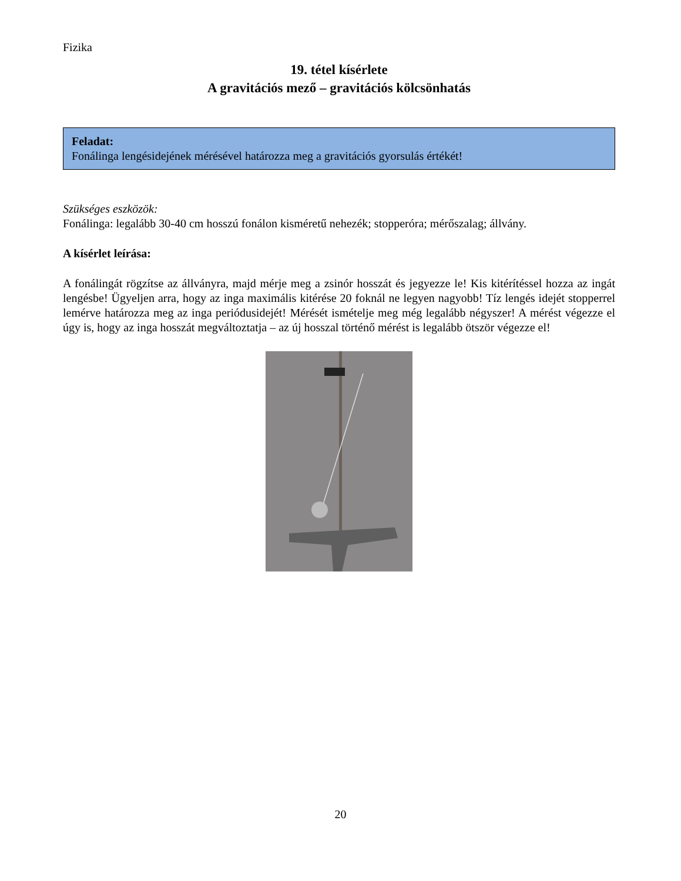Fizika
19. tétel kísérlete
A gravitációs mező – gravitációs kölcsönhatás
Feladat:
Fonálinga lengésidejének mérésével határozza meg a gravitációs gyorsulás értékét!
Szükséges eszközök:
Fonálinga: legalább 30-40 cm hosszú fonálon kisméretű nehezék; stopperóra; mérőszalag; állvány.
A kísérlet leírása:
A fonálingát rögzítse az állványra, majd mérje meg a zsinór hosszát és jegyezze le! Kis kitérítéssel hozza az ingát lengésbe! Ügyeljen arra, hogy az inga maximális kitérése 20 foknál ne legyen nagyobb! Tíz lengés idejét stopperrel lemérve határozza meg az inga periódusidejét! Mérését ismételje meg még legalább négyszer! A mérést végezze el úgy is, hogy az inga hosszát megváltoztatja – az új hosszal történő mérést is legalább ötször végezze el!
20